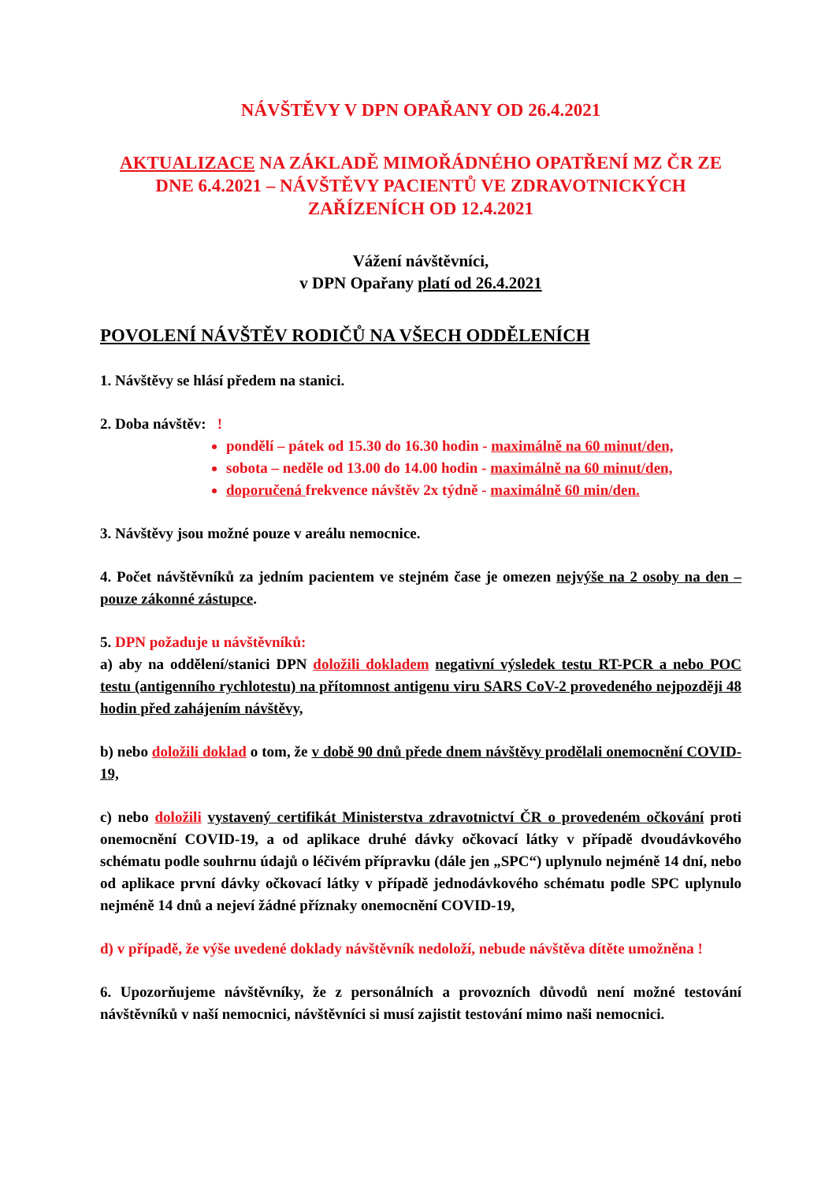NÁVŠTĚVY V DPN OPAŘANY OD 26.4.2021
AKTUALIZACE NA ZÁKLADĚ MIMOŘÁDNÉHO OPATŘENÍ MZ ČR ZE DNE 6.4.2021 – NÁVŠTĚVY PACIENTŮ VE ZDRAVOTNICKÝCH ZAŘÍZENÍCH OD 12.4.2021
Vážení návštěvníci,
v DPN Opařany platí od 26.4.2021
POVOLENÍ NÁVŠTĚV RODIČŮ NA VŠECH ODDĚLENÍCH
1. Návštěvy se hlásí předem na stanici.
2. Doba návštěv: !
pondělí – pátek od 15.30 do 16.30 hodin - maximálně na 60 minut/den,
sobota – neděle od 13.00 do 14.00 hodin - maximálně na 60 minut/den,
doporučená frekvence návštěv 2x týdně - maximálně 60 min/den.
3. Návštěvy jsou možné pouze v areálu nemocnice.
4. Počet návštěvníků za jedním pacientem ve stejném čase je omezen nejvýše na 2 osoby na den – pouze zákonné zástupce.
5. DPN požaduje u návštěvníků:
a) aby na oddělení/stanici DPN doložili dokladem negativní výsledek testu RT-PCR a nebo POC testu (antigenního rychlotestu) na přítomnost antigenu viru SARS CoV-2 provedeného nejpozději 48 hodin před zahájením návštěvy,
b) nebo doložili doklad o tom, že v době 90 dnů přede dnem návštěvy prodělali onemocnění COVID-19,
c) nebo doložili vystavený certifikát Ministerstva zdravotnictví ČR o provedeném očkování proti onemocnění COVID-19, a od aplikace druhé dávky očkovací látky v případě dvoudávkového schématu podle souhrnu údajů o léčivém přípravku (dále jen „SPC“) uplynulo nejméně 14 dní, nebo od aplikace první dávky očkovací látky v případě jednodávkového schématu podle SPC uplynulo nejméně 14 dnů a nejeví žádné příznaky onemocnění COVID-19,
d) v případě, že výše uvedené doklady návštěvník nedoloží, nebude návštěva dítěte umožněna !
6. Upozorňujeme návštěvníky, že z personálních a provozních důvodů není možné testování návštěvníků v naší nemocnici, návštěvníci si musí zajistit testování mimo naši nemocnici.